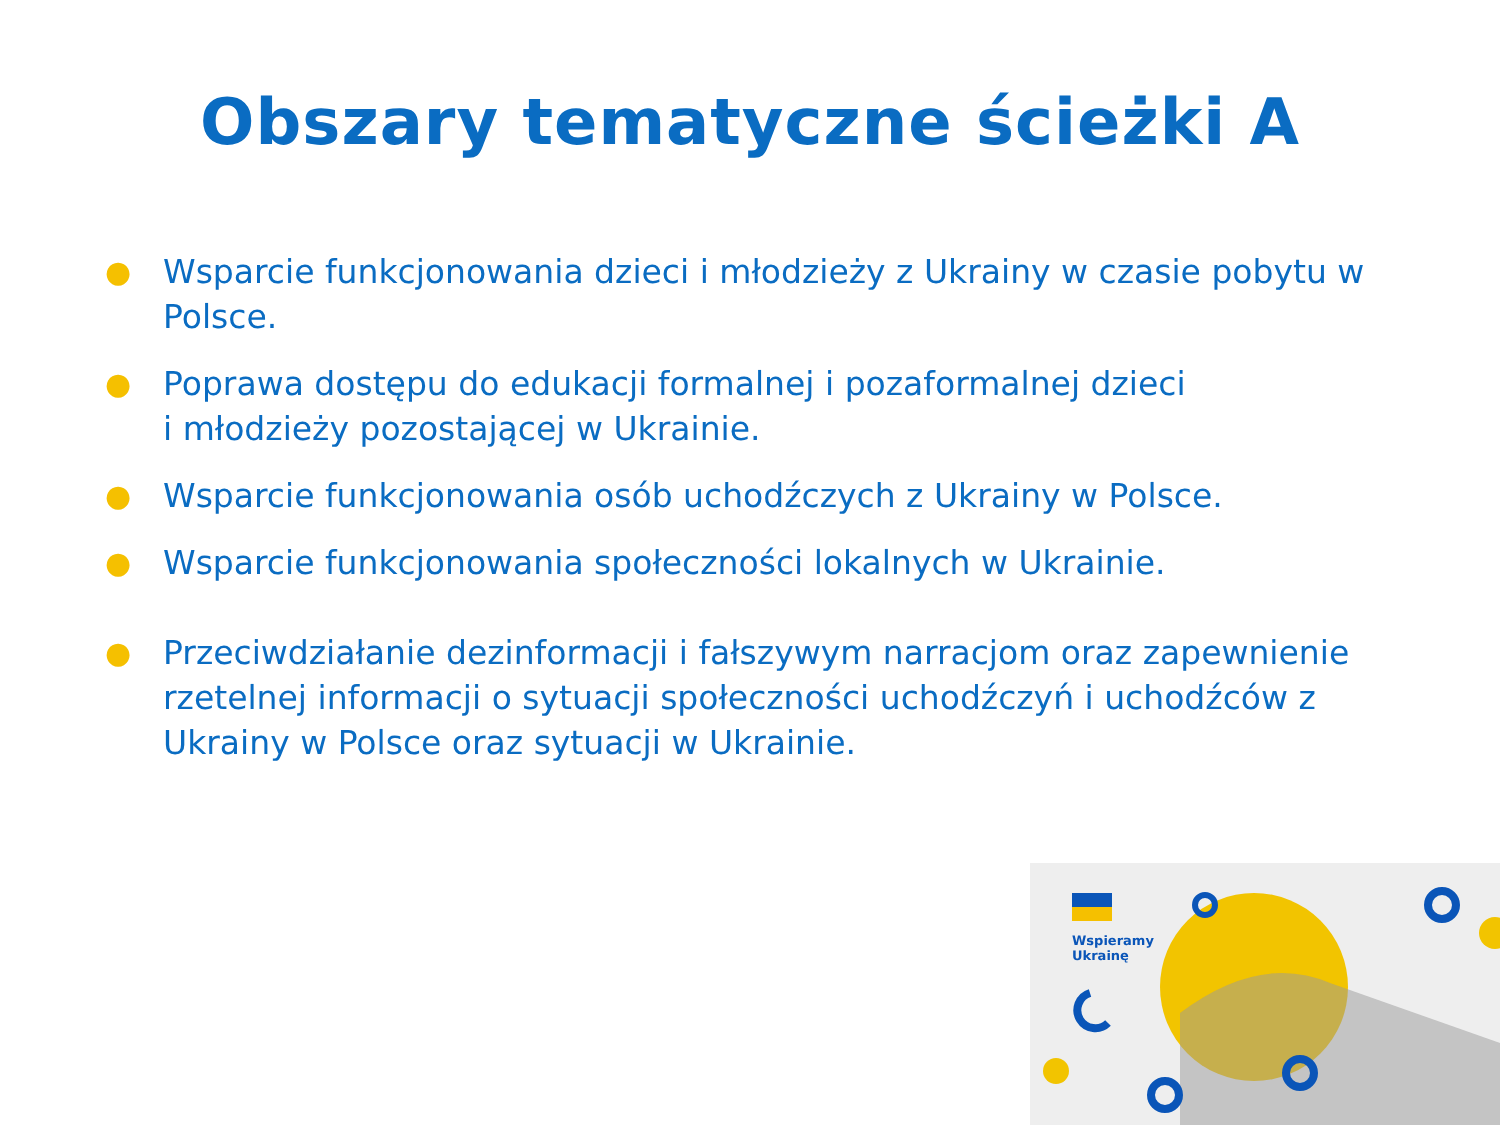Obszary tematyczne ścieżki A
● Wsparcie funkcjonowania dzieci i młodzieży z Ukrainy w czasie pobytu w Polsce.
● Poprawa dostępu do edukacji formalnej i pozaformalnej dzieci
i młodzieży pozostającej w Ukrainie.
● Wsparcie funkcjonowania osób uchodźczych z Ukrainy w Polsce.
● Wsparcie funkcjonowania społeczności lokalnych w Ukrainie.
● Przeciwdziałanie dezinformacji i fałszywym narracjom oraz zapewnienie rzetelnej informacji o sytuacji społeczności uchodźczyń i uchodźców z Ukrainy w Polsce oraz sytuacji w Ukrainie.
Wspieramy
Ukrainę